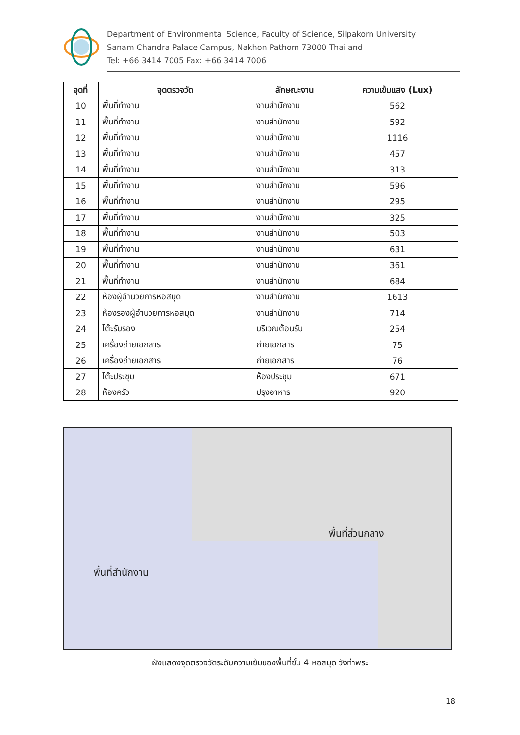Department of Environmental Science, Faculty of Science, Silpakorn University
Sanam Chandra Palace Campus, Nakhon Pathom 73000 Thailand
Tel: +66 3414 7005 Fax: +66 3414 7006
| จุดที่ | จุดตรวจวัด | ลักษณะงาน | ความเข้มแสง (Lux) |
| --- | --- | --- | --- |
| 10 | พื้นที่ทำงาน | งานสำนักงาน | 562 |
| 11 | พื้นที่ทำงาน | งานสำนักงาน | 592 |
| 12 | พื้นที่ทำงาน | งานสำนักงาน | 1116 |
| 13 | พื้นที่ทำงาน | งานสำนักงาน | 457 |
| 14 | พื้นที่ทำงาน | งานสำนักงาน | 313 |
| 15 | พื้นที่ทำงาน | งานสำนักงาน | 596 |
| 16 | พื้นที่ทำงาน | งานสำนักงาน | 295 |
| 17 | พื้นที่ทำงาน | งานสำนักงาน | 325 |
| 18 | พื้นที่ทำงาน | งานสำนักงาน | 503 |
| 19 | พื้นที่ทำงาน | งานสำนักงาน | 631 |
| 20 | พื้นที่ทำงาน | งานสำนักงาน | 361 |
| 21 | พื้นที่ทำงาน | งานสำนักงาน | 684 |
| 22 | ห้องผู้อำนวยการหอสมุด | งานสำนักงาน | 1613 |
| 23 | ห้องรองผู้อำนวยการหอสมุด | งานสำนักงาน | 714 |
| 24 | โต๊ะรับรอง | บริเวณต้อนรับ | 254 |
| 25 | เครื่องถ่ายเอกสาร | ถ่ายเอกสาร | 75 |
| 26 | เครื่องถ่ายเอกสาร | ถ่ายเอกสาร | 76 |
| 27 | โต๊ะประชุม | ห้องประชุม | 671 |
| 28 | ห้องครัว | ปรุงอาหาร | 920 |
พื้นที่ส่วนกลาง
พื้นที่สำนักงาน
ผังแสดงจุดตรวจวัดระดับความเข้มของพื้นที่ชั้น 4 หอสมุด วังท่าพระ
18